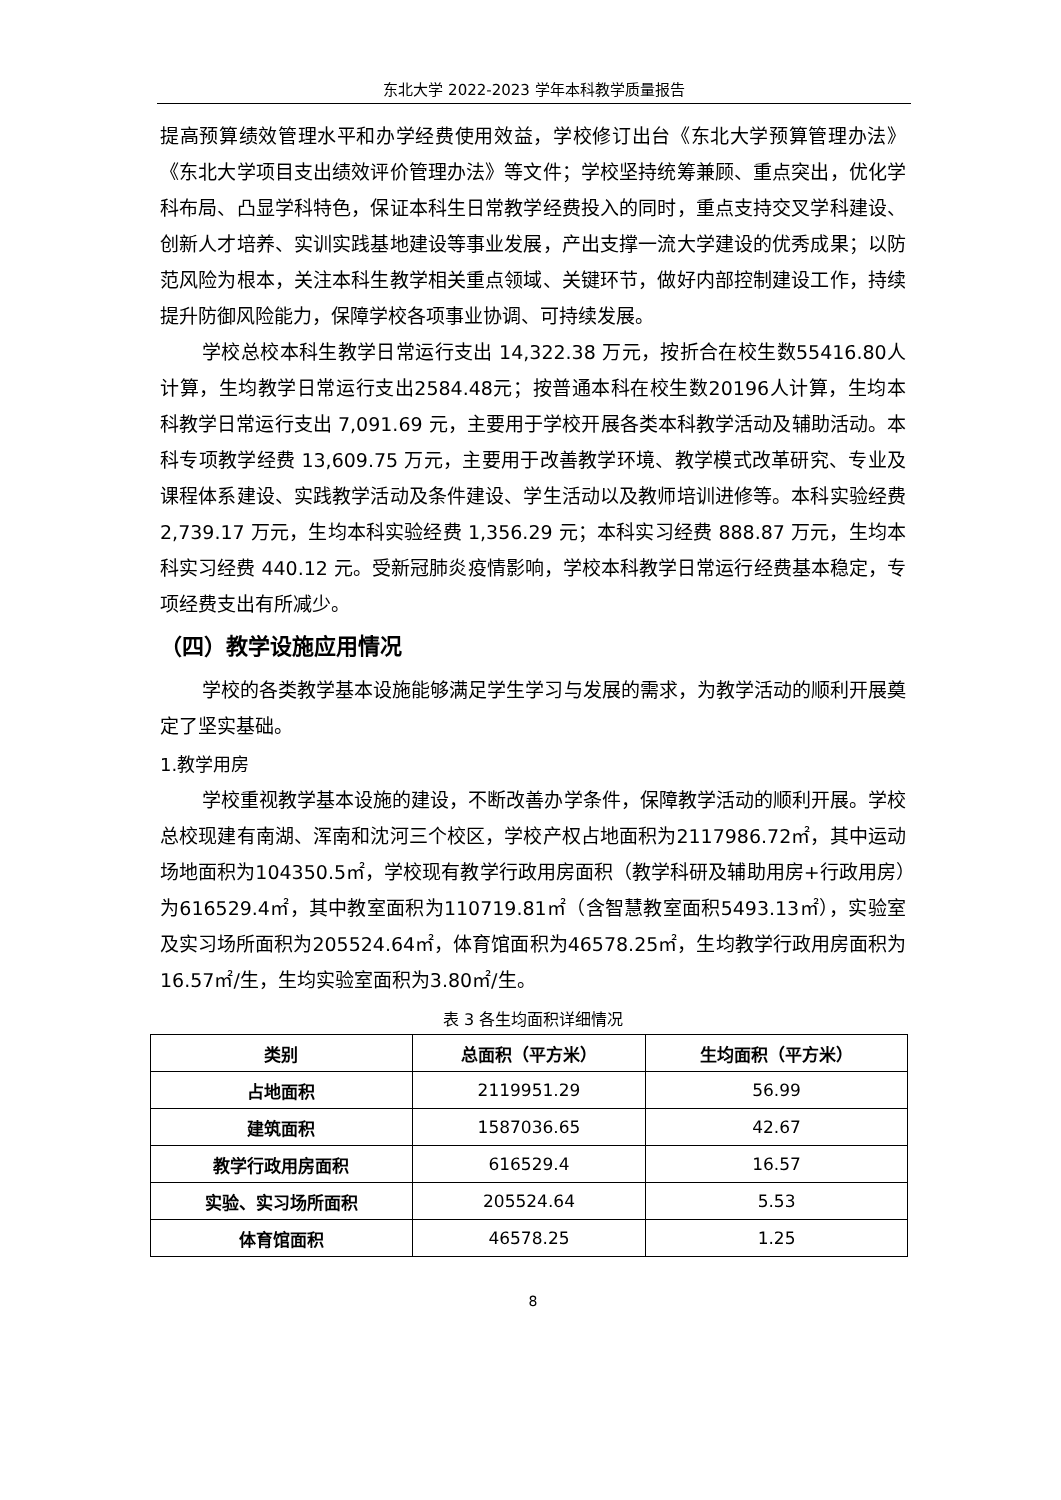东北大学 2022-2023 学年本科教学质量报告
提高预算绩效管理水平和办学经费使用效益，学校修订出台《东北大学预算管理办法》《东北大学项目支出绩效评价管理办法》等文件；学校坚持统筹兼顾、重点突出，优化学科布局、凸显学科特色，保证本科生日常教学经费投入的同时，重点支持交叉学科建设、创新人才培养、实训实践基地建设等事业发展，产出支撑一流大学建设的优秀成果；以防范风险为根本，关注本科生教学相关重点领域、关键环节，做好内部控制建设工作，持续提升防御风险能力，保障学校各项事业协调、可持续发展。
学校总校本科生教学日常运行支出 14,322.38 万元，按折合在校生数55416.80人计算，生均教学日常运行支出2584.48元；按普通本科在校生数20196人计算，生均本科教学日常运行支出 7,091.69 元，主要用于学校开展各类本科教学活动及辅助活动。本科专项教学经费 13,609.75 万元，主要用于改善教学环境、教学模式改革研究、专业及课程体系建设、实践教学活动及条件建设、学生活动以及教师培训进修等。本科实验经费 2,739.17 万元，生均本科实验经费 1,356.29 元；本科实习经费 888.87 万元，生均本科实习经费 440.12 元。受新冠肺炎疫情影响，学校本科教学日常运行经费基本稳定，专项经费支出有所减少。
（四）教学设施应用情况
学校的各类教学基本设施能够满足学生学习与发展的需求，为教学活动的顺利开展奠定了坚实基础。
1.教学用房
学校重视教学基本设施的建设，不断改善办学条件，保障教学活动的顺利开展。学校总校现建有南湖、浑南和沈河三个校区，学校产权占地面积为2117986.72㎡，其中运动场地面积为104350.5㎡，学校现有教学行政用房面积（教学科研及辅助用房+行政用房）为616529.4㎡，其中教室面积为110719.81㎡（含智慧教室面积5493.13㎡），实验室及实习场所面积为205524.64㎡，体育馆面积为46578.25㎡，生均教学行政用房面积为16.57㎡/生，生均实验室面积为3.80㎡/生。
表 3 各生均面积详细情况
| 类别 | 总面积（平方米） | 生均面积（平方米） |
| --- | --- | --- |
| 占地面积 | 2119951.29 | 56.99 |
| 建筑面积 | 1587036.65 | 42.67 |
| 教学行政用房面积 | 616529.4 | 16.57 |
| 实验、实习场所面积 | 205524.64 | 5.53 |
| 体育馆面积 | 46578.25 | 1.25 |
8